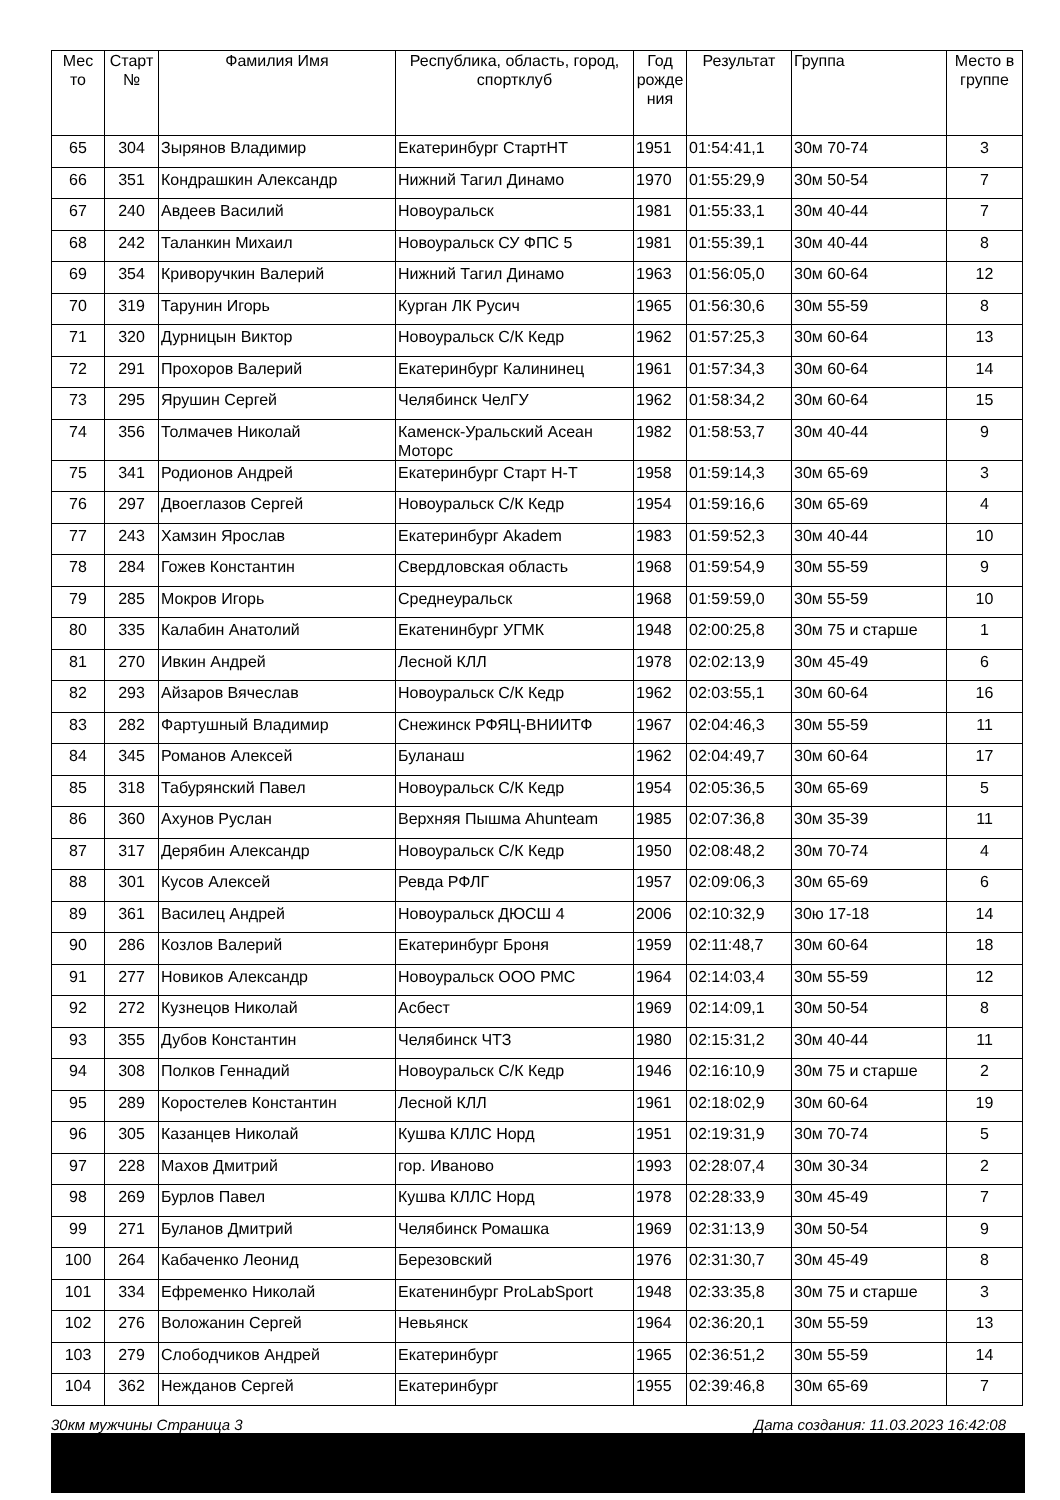| Мес то | Старт № | Фамилия Имя | Республика, область, город, спортклуб | Год рожде ния | Результат | Группа | Место в группе |
| --- | --- | --- | --- | --- | --- | --- | --- |
| 65 | 304 | Зырянов Владимир | Екатеринбург СтартНТ | 1951 | 01:54:41,1 | 30м 70-74 | 3 |
| 66 | 351 | Кондрашкин Александр | Нижний Тагил Динамо | 1970 | 01:55:29,9 | 30м 50-54 | 7 |
| 67 | 240 | Авдеев Василий | Новоуральск | 1981 | 01:55:33,1 | 30м 40-44 | 7 |
| 68 | 242 | Таланкин Михаил | Новоуральск СУ ФПС 5 | 1981 | 01:55:39,1 | 30м 40-44 | 8 |
| 69 | 354 | Криворучкин Валерий | Нижний Тагил Динамо | 1963 | 01:56:05,0 | 30м 60-64 | 12 |
| 70 | 319 | Тарунин Игорь | Курган ЛК Русич | 1965 | 01:56:30,6 | 30м 55-59 | 8 |
| 71 | 320 | Дурницын Виктор | Новоуральск С/К Кедр | 1962 | 01:57:25,3 | 30м 60-64 | 13 |
| 72 | 291 | Прохоров Валерий | Екатеринбург Калининец | 1961 | 01:57:34,3 | 30м 60-64 | 14 |
| 73 | 295 | Ярушин Сергей | Челябинск ЧелГУ | 1962 | 01:58:34,2 | 30м 60-64 | 15 |
| 74 | 356 | Толмачев Николай | Каменск-Уральский Асеан Моторс | 1982 | 01:58:53,7 | 30м 40-44 | 9 |
| 75 | 341 | Родионов Андрей | Екатеринбург Старт Н-Т | 1958 | 01:59:14,3 | 30м 65-69 | 3 |
| 76 | 297 | Двоеглазов Сергей | Новоуральск С/К Кедр | 1954 | 01:59:16,6 | 30м 65-69 | 4 |
| 77 | 243 | Хамзин Ярослав | Екатеринбург Akadem | 1983 | 01:59:52,3 | 30м 40-44 | 10 |
| 78 | 284 | Гожев Константин | Свердловская область | 1968 | 01:59:54,9 | 30м 55-59 | 9 |
| 79 | 285 | Мокров Игорь | Среднеуральск | 1968 | 01:59:59,0 | 30м 55-59 | 10 |
| 80 | 335 | Калабин Анатолий | Екатенинбург УГМК | 1948 | 02:00:25,8 | 30м 75 и старше | 1 |
| 81 | 270 | Ивкин Андрей | Лесной КЛЛ | 1978 | 02:02:13,9 | 30м 45-49 | 6 |
| 82 | 293 | Айзаров Вячеслав | Новоуральск С/К Кедр | 1962 | 02:03:55,1 | 30м 60-64 | 16 |
| 83 | 282 | Фартушный Владимир | Снежинск РФЯЦ-ВНИИТФ | 1967 | 02:04:46,3 | 30м 55-59 | 11 |
| 84 | 345 | Романов Алексей | Буланаш | 1962 | 02:04:49,7 | 30м 60-64 | 17 |
| 85 | 318 | Табурянский Павел | Новоуральск С/К Кедр | 1954 | 02:05:36,5 | 30м 65-69 | 5 |
| 86 | 360 | Ахунов Руслан | Верхняя Пышма Ahunteam | 1985 | 02:07:36,8 | 30м 35-39 | 11 |
| 87 | 317 | Дерябин Александр | Новоуральск С/К Кедр | 1950 | 02:08:48,2 | 30м 70-74 | 4 |
| 88 | 301 | Кусов Алексей | Ревда РФЛГ | 1957 | 02:09:06,3 | 30м 65-69 | 6 |
| 89 | 361 | Василец Андрей | Новоуральск ДЮСШ 4 | 2006 | 02:10:32,9 | 30ю 17-18 | 14 |
| 90 | 286 | Козлов Валерий | Екатеринбург Броня | 1959 | 02:11:48,7 | 30м 60-64 | 18 |
| 91 | 277 | Новиков Александр | Новоуральск ООО РМС | 1964 | 02:14:03,4 | 30м 55-59 | 12 |
| 92 | 272 | Кузнецов Николай | Асбест | 1969 | 02:14:09,1 | 30м 50-54 | 8 |
| 93 | 355 | Дубов Константин | Челябинск ЧТЗ | 1980 | 02:15:31,2 | 30м 40-44 | 11 |
| 94 | 308 | Полков Геннадий | Новоуральск С/К Кедр | 1946 | 02:16:10,9 | 30м 75 и старше | 2 |
| 95 | 289 | Коростелев Константин | Лесной КЛЛ | 1961 | 02:18:02,9 | 30м 60-64 | 19 |
| 96 | 305 | Казанцев Николай | Кушва КЛЛС Норд | 1951 | 02:19:31,9 | 30м 70-74 | 5 |
| 97 | 228 | Махов Дмитрий | гор. Иваново | 1993 | 02:28:07,4 | 30м 30-34 | 2 |
| 98 | 269 | Бурлов Павел | Кушва КЛЛС Норд | 1978 | 02:28:33,9 | 30м 45-49 | 7 |
| 99 | 271 | Буланов Дмитрий | Челябинск Ромашка | 1969 | 02:31:13,9 | 30м 50-54 | 9 |
| 100 | 264 | Кабаченко Леонид | Березовский | 1976 | 02:31:30,7 | 30м 45-49 | 8 |
| 101 | 334 | Ефременко Николай | Екатенинбург ProLabSport | 1948 | 02:33:35,8 | 30м 75 и старше | 3 |
| 102 | 276 | Воложанин Сергей | Невьянск | 1964 | 02:36:20,1 | 30м 55-59 | 13 |
| 103 | 279 | Слободчиков Андрей | Екатеринбург | 1965 | 02:36:51,2 | 30м 55-59 | 14 |
| 104 | 362 | Нежданов Сергей | Екатеринбург | 1955 | 02:39:46,8 | 30м 65-69 | 7 |
30км мужчины Страница 3 Дата создания: 11.03.2023 16:42:08